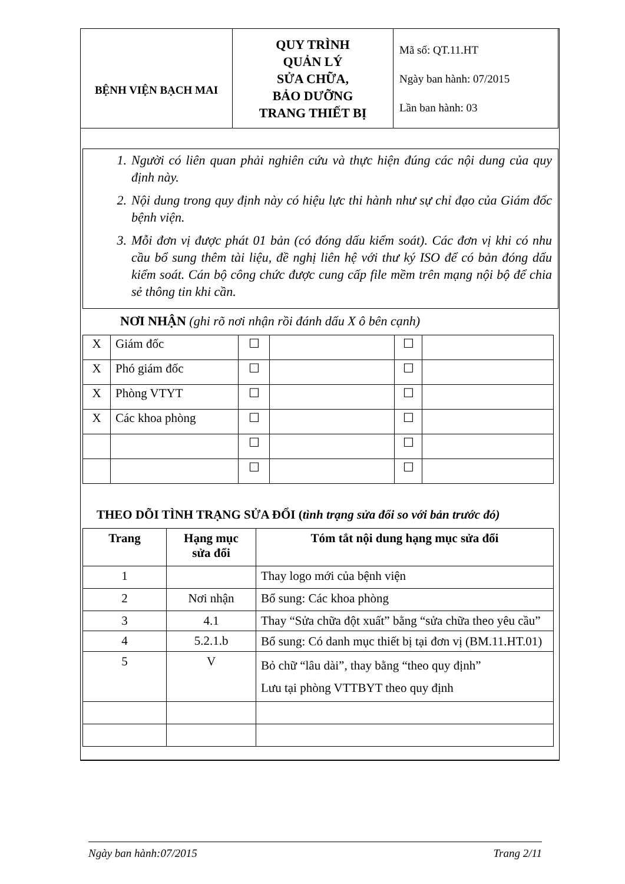| BỆNH VIỆN BẠCH MAI | QUY TRÌNH QUẢN LÝ SỬA CHỮA, BẢO DƯỠNG TRANG THIẾT BỊ | Mã số: QT.11.HT Ngày ban hành: 07/2015 Lần ban hành: 03 |
1. Người có liên quan phải nghiên cứu và thực hiện đúng các nội dung của quy định này.
2. Nội dung trong quy định này có hiệu lực thi hành như sự chỉ đạo của Giám đốc bệnh viện.
3. Mỗi đơn vị được phát 01 bản (có đóng dấu kiểm soát). Các đơn vị khi có nhu cầu bổ sung thêm tài liệu, đề nghị liên hệ với thư ký ISO để có bản đóng dấu kiểm soát. Cán bộ công chức được cung cấp file mềm trên mạng nội bộ để chia sẻ thông tin khi cần.
NƠI NHẬN (ghi rõ nơi nhận rồi đánh dấu X ô bên cạnh)
| X | Giám đốc | ☐ | | ☐ | |
| X | Phó giám đốc | ☐ | | ☐ | |
| X | Phòng VTYT | ☐ | | ☐ | |
| X | Các khoa phòng | ☐ | | ☐ | |
| | | ☐ | | ☐ | |
| | | ☐ | | ☐ | |
THEO DÕI TÌNH TRẠNG SỬA ĐỔI (tình trạng sửa đổi so với bản trước đó)
| Trang | Hạng mục sửa đổi | Tóm tắt nội dung hạng mục sửa đổi |
| --- | --- | --- |
| 1 | | Thay logo mới của bệnh viện |
| 2 | Nơi nhận | Bổ sung: Các khoa phòng |
| 3 | 4.1 | Thay “Sửa chữa đột xuất” bằng “sửa chữa theo yêu cầu” |
| 4 | 5.2.1.b | Bổ sung: Có danh mục thiết bị tại đơn vị (BM.11.HT.01) |
| 5 | V | Bỏ chữ “lâu dài”, thay bằng “theo quy định” Lưu tại phòng VTTBYT theo quy định |
Ngày ban hành:07/2015 Trang 2/11